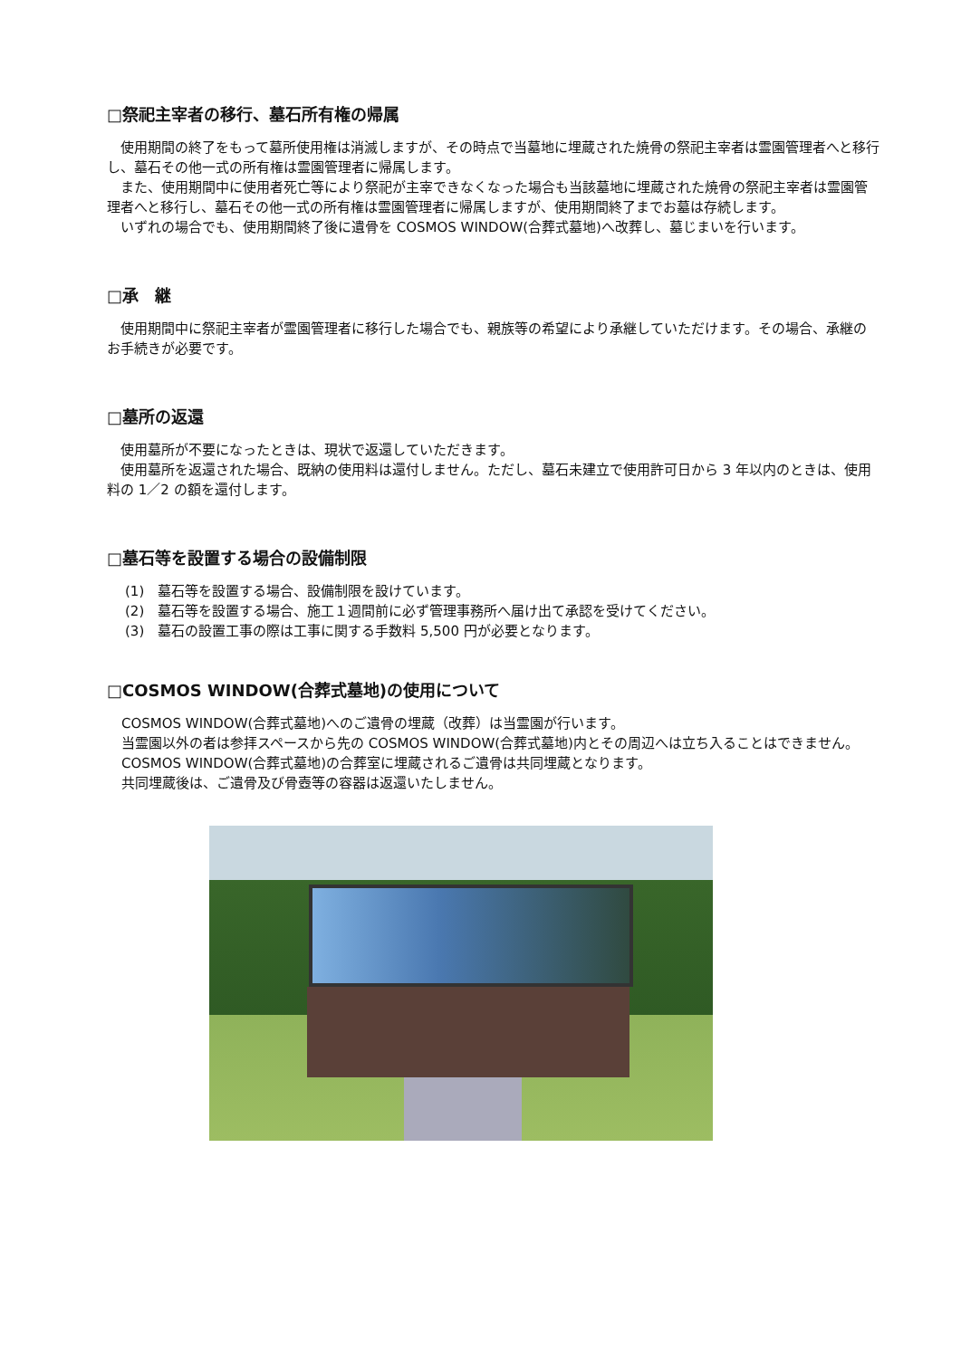□祭祀主宰者の移行、墓石所有権の帰属
使用期間の終了をもって墓所使用権は消滅しますが、その時点で当墓地に埋蔵された焼骨の祭祀主宰者は霊園管理者へと移行し、墓石その他一式の所有権は霊園管理者に帰属します。
また、使用期間中に使用者死亡等により祭祀が主宰できなくなった場合も当該墓地に埋蔵された焼骨の祭祀主宰者は霊園管理者へと移行し、墓石その他一式の所有権は霊園管理者に帰属しますが、使用期間終了までお墓は存続します。
いずれの場合でも、使用期間終了後に遺骨を COSMOS WINDOW(合葬式墓地)へ改葬し、墓じまいを行います。
□承　継
使用期間中に祭祀主宰者が霊園管理者に移行した場合でも、親族等の希望により承継していただけます。その場合、承継のお手続きが必要です。
□墓所の返還
使用墓所が不要になったときは、現状で返還していただきます。
使用墓所を返還された場合、既納の使用料は還付しません。ただし、墓石未建立で使用許可日から 3 年以内のときは、使用料の 1／2 の額を還付します。
□墓石等を設置する場合の設備制限
(1)　墓石等を設置する場合、設備制限を設けています。
(2)　墓石等を設置する場合、施工１週間前に必ず管理事務所へ届け出て承認を受けてください。
(3)　墓石の設置工事の際は工事に関する手数料 5,500 円が必要となります。
□COSMOS WINDOW(合葬式墓地)の使用について
COSMOS WINDOW(合葬式墓地)へのご遺骨の埋蔵（改葬）は当霊園が行います。
当霊園以外の者は参拝スペースから先の COSMOS WINDOW(合葬式墓地)内とその周辺へは立ち入ることはできません。
COSMOS WINDOW(合葬式墓地)の合葬室に埋蔵されるご遺骨は共同埋蔵となります。
共同埋蔵後は、ご遺骨及び骨壺等の容器は返還いたしません。